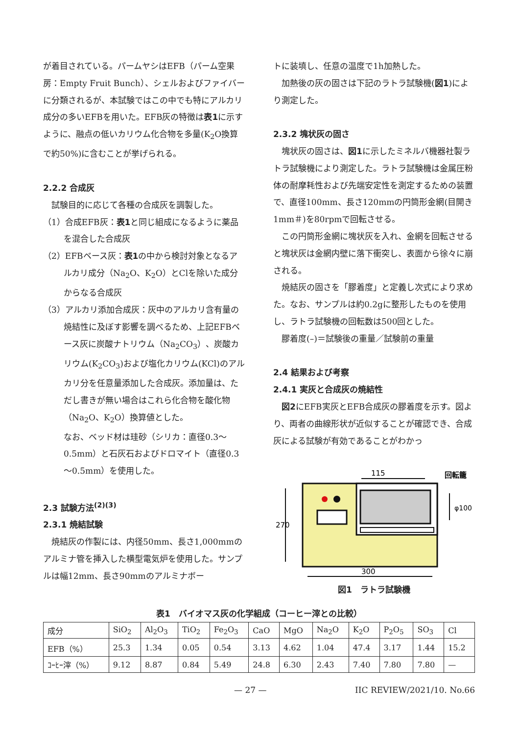が着目されている。パームヤシはEFB（パーム空果房：Empty Fruit Bunch）、シェルおよびファイバーに分類されるが、本試験ではこの中でも特にアルカリ成分の多いEFBを用いた。EFB灰の特徴は表1に示すように、融点の低いカリウム化合物を多量(K<sub>2</sub>O換算で約50%)に含むことが挙げられる。
2.2.2 合成灰
試験目的に応じて各種の合成灰を調製した。
（1）合成EFB灰：表1と同じ組成になるように薬品を混合した合成灰
（2）EFBベース灰：表1の中から検討対象となるアルカリ成分（Na<sub>2</sub>O、K<sub>2</sub>O）とClを除いた成分からなる合成灰
（3）アルカリ添加合成灰：灰中のアルカリ含有量の焼結性に及ぼす影響を調べるため、上記EFBベース灰に炭酸ナトリウム（Na<sub>2</sub>CO<sub>3</sub>）、炭酸カリウム(K<sub>2</sub>CO<sub>3</sub>)および塩化カリウム(KCl)のアルカリ分を任意量添加した合成灰。添加量は、ただし書きが無い場合はこれら化合物を酸化物（Na<sub>2</sub>O、K<sub>2</sub>O）換算値とした。
なお、ベッド材は珪砂（シリカ：直径0.3～0.5mm）と石灰石およびドロマイト（直径0.3～0.5mm）を使用した。
2.3 試験方法<sup>(2)(3)</sup>
2.3.1 焼結試験
焼結灰の作製には、内径50mm、長さ1,000mmのアルミナ管を挿入した横型電気炉を使用した。サンプルは幅12mm、長さ90mmのアルミナボー
トに装填し、任意の温度で1h加熱した。
加熱後の灰の固さは下記のラトラ試験機(図1)により測定した。
2.3.2 塊状灰の固さ
塊状灰の固さは、図1に示したミネルバ機器社製ラトラ試験機により測定した。ラトラ試験機は金属圧粉体の耐摩耗性および先端安定性を測定するための装置で、直径100mm、長さ120mmの円筒形金網(目開き1mm＃)を80rpmで回転させる。
この円筒形金網に塊状灰を入れ、金網を回転させると塊状灰は金網内壁に落下衝突し、表面から徐々に崩される。
焼結灰の固さを「膠着度」と定義し次式により求めた。なお、サンプルは約0.2gに整形したものを使用し、ラトラ試験機の回転数は500回とした。
膠着度(–)＝試験後の重量／試験前の重量
2.4 結果および考察
2.4.1 実灰と合成灰の焼結性
図2にEFB実灰とEFB合成灰の膠着度を示す。図より、両者の曲線形状が近似することが確認でき、合成灰による試験が有効であることがわかっ
115
回転籠
270
φ100
300
図1　ラトラ試験機
表1　バイオマス灰の化学組成（コーヒー滓との比較）
| 成分 | SiO<sub>2</sub> | Al<sub>2</sub>O<sub>3</sub> | TiO<sub>2</sub> | Fe<sub>2</sub>O<sub>3</sub> | CaO | MgO | Na<sub>2</sub>O | K<sub>2</sub>O | P<sub>2</sub>O<sub>5</sub> | SO<sub>3</sub> | Cl |
| --- | --- | --- | --- | --- | --- | --- | --- | --- | --- | --- | --- |
| EFB（%） | 25.3 | 1.34 | 0.05 | 0.54 | 3.13 | 4.62 | 1.04 | 47.4 | 3.17 | 1.44 | 15.2 |
| ｺｰﾋｰ滓（%） | 9.12 | 8.87 | 0.84 | 5.49 | 24.8 | 6.30 | 2.43 | 7.40 | 7.80 | 7.80 | — |
— 27 — IIC REVIEW/2021/10. No.66